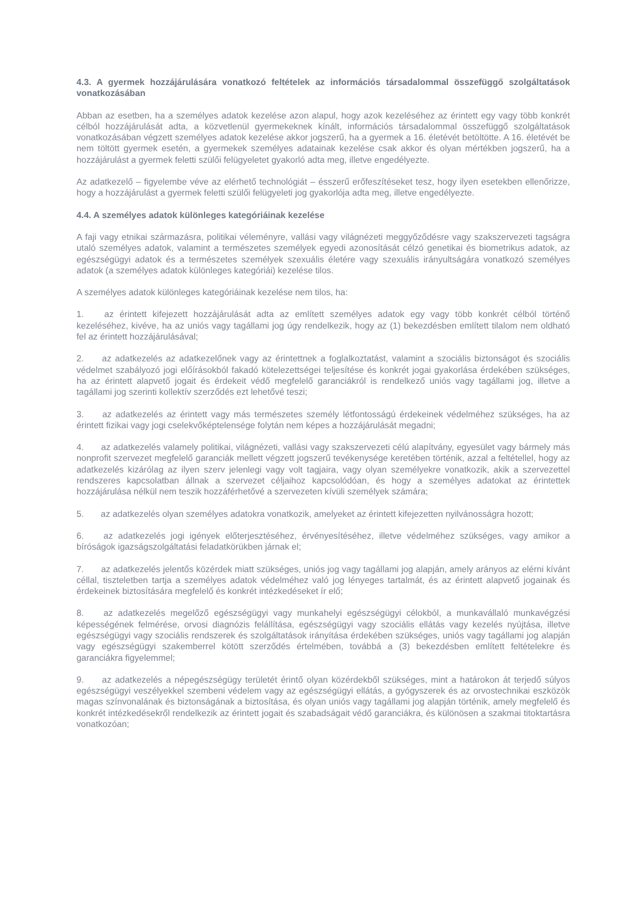4.3. A gyermek hozzájárulására vonatkozó feltételek az információs társadalommal összefüggő szolgáltatások vonatkozásában
Abban az esetben, ha a személyes adatok kezelése azon alapul, hogy azok kezeléséhez az érintett egy vagy több konkrét célból hozzájárulását adta, a közvetlenül gyermekeknek kínált, információs társadalommal összefüggő szolgáltatások vonatkozásában végzett személyes adatok kezelése akkor jogszerű, ha a gyermek a 16. életévét betöltötte. A 16. életévét be nem töltött gyermek esetén, a gyermekek személyes adatainak kezelése csak akkor és olyan mértékben jogszerű, ha a hozzájárulást a gyermek feletti szülői felügyeletet gyakorló adta meg, illetve engedélyezte.
Az adatkezelő – figyelembe véve az elérhető technológiát – ésszerű erőfeszítéseket tesz, hogy ilyen esetekben ellenőrizze, hogy a hozzájárulást a gyermek feletti szülői felügyeleti jog gyakorlója adta meg, illetve engedélyezte.
4.4. A személyes adatok különleges kategóriáinak kezelése
A faji vagy etnikai származásra, politikai véleményre, vallási vagy világnézeti meggyőződésre vagy szakszervezeti tagságra utaló személyes adatok, valamint a természetes személyek egyedi azonosítását célzó genetikai és biometrikus adatok, az egészségügyi adatok és a természetes személyek szexuális életére vagy szexuális irányultságára vonatkozó személyes adatok (a személyes adatok különleges kategóriái) kezelése tilos.
A személyes adatok különleges kategóriáinak kezelése nem tilos, ha:
1. az érintett kifejezett hozzájárulását adta az említett személyes adatok egy vagy több konkrét célból történő kezeléséhez, kivéve, ha az uniós vagy tagállami jog úgy rendelkezik, hogy az (1) bekezdésben említett tilalom nem oldható fel az érintett hozzájárulásával;
2. az adatkezelés az adatkezelőnek vagy az érintettnek a foglalkoztatást, valamint a szociális biztonságot és szociális védelmet szabályozó jogi előírásokból fakadó kötelezettségei teljesítése és konkrét jogai gyakorlása érdekében szükséges, ha az érintett alapvető jogait és érdekeit védő megfelelő garanciákról is rendelkező uniós vagy tagállami jog, illetve a tagállami jog szerinti kollektív szerződés ezt lehetővé teszi;
3. az adatkezelés az érintett vagy más természetes személy létfontosságú érdekeinek védelméhez szükséges, ha az érintett fizikai vagy jogi cselekvőképtelensége folytán nem képes a hozzájárulását megadni;
4. az adatkezelés valamely politikai, világnézeti, vallási vagy szakszervezeti célú alapítvány, egyesület vagy bármely más nonprofit szervezet megfelelő garanciák mellett végzett jogszerű tevékenysége keretében történik, azzal a feltétellel, hogy az adatkezelés kizárólag az ilyen szerv jelenlegi vagy volt tagjaira, vagy olyan személyekre vonatkozik, akik a szervezettel rendszeres kapcsolatban állnak a szervezet céljaihoz kapcsolódóan, és hogy a személyes adatokat az érintettek hozzájárulása nélkül nem teszik hozzáférhetővé a szervezeten kívüli személyek számára;
5. az adatkezelés olyan személyes adatokra vonatkozik, amelyeket az érintett kifejezetten nyilvánosságra hozott;
6. az adatkezelés jogi igények előterjesztéséhez, érvényesítéséhez, illetve védelméhez szükséges, vagy amikor a bíróságok igazságszolgáltatási feladatkörükben járnak el;
7. az adatkezelés jelentős közérdek miatt szükséges, uniós jog vagy tagállami jog alapján, amely arányos az elérni kívánt céllal, tiszteletben tartja a személyes adatok védelméhez való jog lényeges tartalmát, és az érintett alapvető jogainak és érdekeinek biztosítására megfelelő és konkrét intézkedéseket ír elő;
8. az adatkezelés megelőző egészségügyi vagy munkahelyi egészségügyi célokból, a munkavállaló munkavégzési képességének felmérése, orvosi diagnózis felállítása, egészségügyi vagy szociális ellátás vagy kezelés nyújtása, illetve egészségügyi vagy szociális rendszerek és szolgáltatások irányítása érdekében szükséges, uniós vagy tagállami jog alapján vagy egészségügyi szakemberrel kötött szerződés értelmében, továbbá a (3) bekezdésben említett feltételekre és garanciákra figyelemmel;
9. az adatkezelés a népegészségügy területét érintő olyan közérdekből szükséges, mint a határokon át terjedő súlyos egészségügyi veszélyekkel szembeni védelem vagy az egészségügyi ellátás, a gyógyszerek és az orvostechnikai eszközök magas színvonalának és biztonságának a biztosítása, és olyan uniós vagy tagállami jog alapján történik, amely megfelelő és konkrét intézkedésekről rendelkezik az érintett jogait és szabadságait védő garanciákra, és különösen a szakmai titoktartásra vonatkozóan;